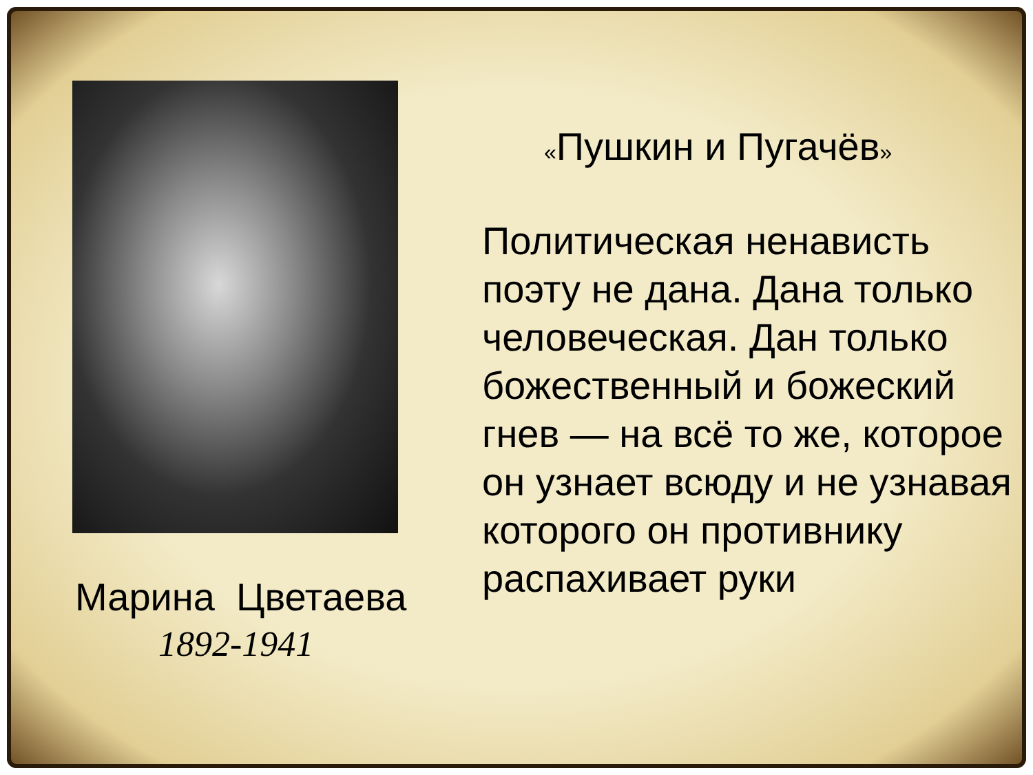Марина Цветаева
1892-1941
«Пушкин и Пугачёв»
Политическая ненависть поэту не дана. Дана только человеческая. Дан только божественный и божеский гнев — на всё то же, которое он узнает всюду и не узнавая которого он противнику распахивает руки